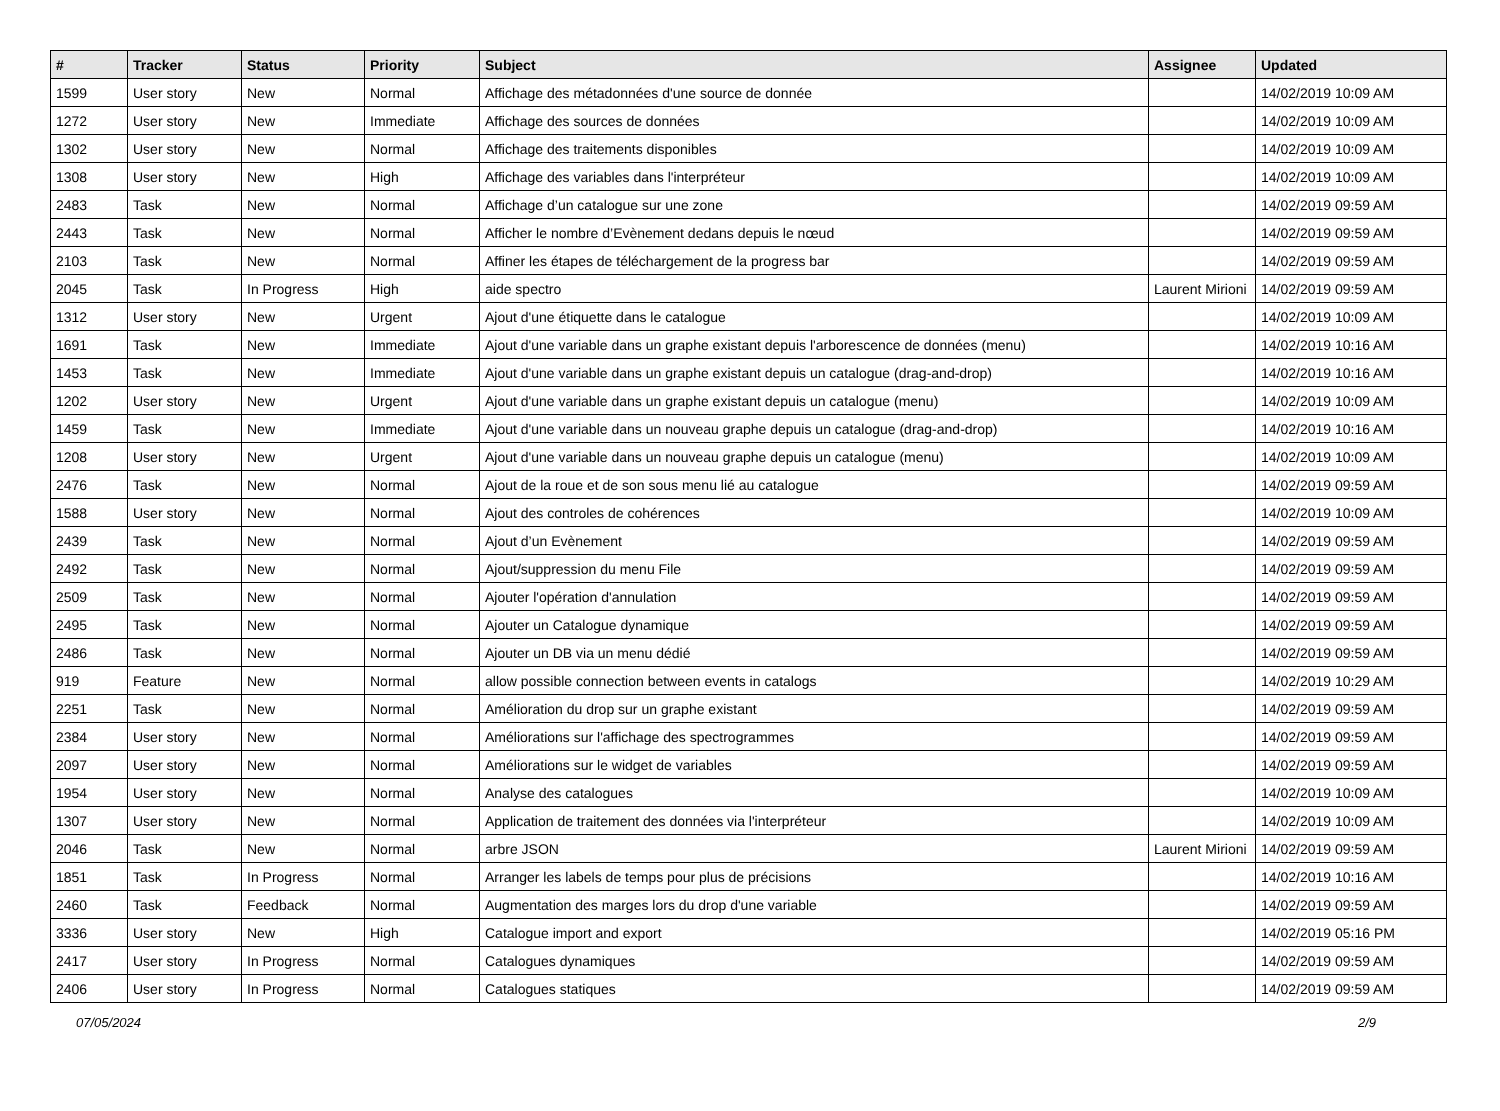| # | Tracker | Status | Priority | Subject | Assignee | Updated |
| --- | --- | --- | --- | --- | --- | --- |
| 1599 | User story | New | Normal | Affichage des métadonnées d'une source de donnée | | 14/02/2019 10:09 AM |
| 1272 | User story | New | Immediate | Affichage des sources de données | | 14/02/2019 10:09 AM |
| 1302 | User story | New | Normal | Affichage des traitements disponibles | | 14/02/2019 10:09 AM |
| 1308 | User story | New | High | Affichage des variables dans l'interpréteur | | 14/02/2019 10:09 AM |
| 2483 | Task | New | Normal | Affichage d’un catalogue sur une zone | | 14/02/2019 09:59 AM |
| 2443 | Task | New | Normal | Afficher le nombre d’Evènement dedans depuis le nœud | | 14/02/2019 09:59 AM |
| 2103 | Task | New | Normal | Affiner les étapes de téléchargement de la progress bar | | 14/02/2019 09:59 AM |
| 2045 | Task | In Progress | High | aide spectro | Laurent Mirioni | 14/02/2019 09:59 AM |
| 1312 | User story | New | Urgent | Ajout d'une étiquette dans le catalogue | | 14/02/2019 10:09 AM |
| 1691 | Task | New | Immediate | Ajout d'une variable dans un graphe existant depuis l'arborescence de données (menu) | | 14/02/2019 10:16 AM |
| 1453 | Task | New | Immediate | Ajout d'une variable dans un graphe existant depuis un catalogue (drag-and-drop) | | 14/02/2019 10:16 AM |
| 1202 | User story | New | Urgent | Ajout d'une variable dans un graphe existant depuis un catalogue (menu) | | 14/02/2019 10:09 AM |
| 1459 | Task | New | Immediate | Ajout d'une variable dans un nouveau graphe depuis un catalogue (drag-and-drop) | | 14/02/2019 10:16 AM |
| 1208 | User story | New | Urgent | Ajout d'une variable dans un nouveau graphe depuis un catalogue (menu) | | 14/02/2019 10:09 AM |
| 2476 | Task | New | Normal | Ajout de la roue et de son sous menu lié au catalogue | | 14/02/2019 09:59 AM |
| 1588 | User story | New | Normal | Ajout des controles de cohérences | | 14/02/2019 10:09 AM |
| 2439 | Task | New | Normal | Ajout d’un Evènement | | 14/02/2019 09:59 AM |
| 2492 | Task | New | Normal | Ajout/suppression du menu File | | 14/02/2019 09:59 AM |
| 2509 | Task | New | Normal | Ajouter l'opération d'annulation | | 14/02/2019 09:59 AM |
| 2495 | Task | New | Normal | Ajouter un Catalogue dynamique | | 14/02/2019 09:59 AM |
| 2486 | Task | New | Normal | Ajouter un DB via un menu dédié | | 14/02/2019 09:59 AM |
| 919 | Feature | New | Normal | allow possible connection between events in catalogs | | 14/02/2019 10:29 AM |
| 2251 | Task | New | Normal | Amélioration du drop sur un graphe existant | | 14/02/2019 09:59 AM |
| 2384 | User story | New | Normal | Améliorations sur l'affichage des spectrogrammes | | 14/02/2019 09:59 AM |
| 2097 | User story | New | Normal | Améliorations sur le widget de variables | | 14/02/2019 09:59 AM |
| 1954 | User story | New | Normal | Analyse des catalogues | | 14/02/2019 10:09 AM |
| 1307 | User story | New | Normal | Application de traitement des données via l'interpréteur | | 14/02/2019 10:09 AM |
| 2046 | Task | New | Normal | arbre JSON | Laurent Mirioni | 14/02/2019 09:59 AM |
| 1851 | Task | In Progress | Normal | Arranger les labels de temps pour plus de précisions | | 14/02/2019 10:16 AM |
| 2460 | Task | Feedback | Normal | Augmentation des marges lors du drop d'une variable | | 14/02/2019 09:59 AM |
| 3336 | User story | New | High | Catalogue import and export | | 14/02/2019 05:16 PM |
| 2417 | User story | In Progress | Normal | Catalogues dynamiques | | 14/02/2019 09:59 AM |
| 2406 | User story | In Progress | Normal | Catalogues statiques | | 14/02/2019 09:59 AM |
07/05/2024 2/9